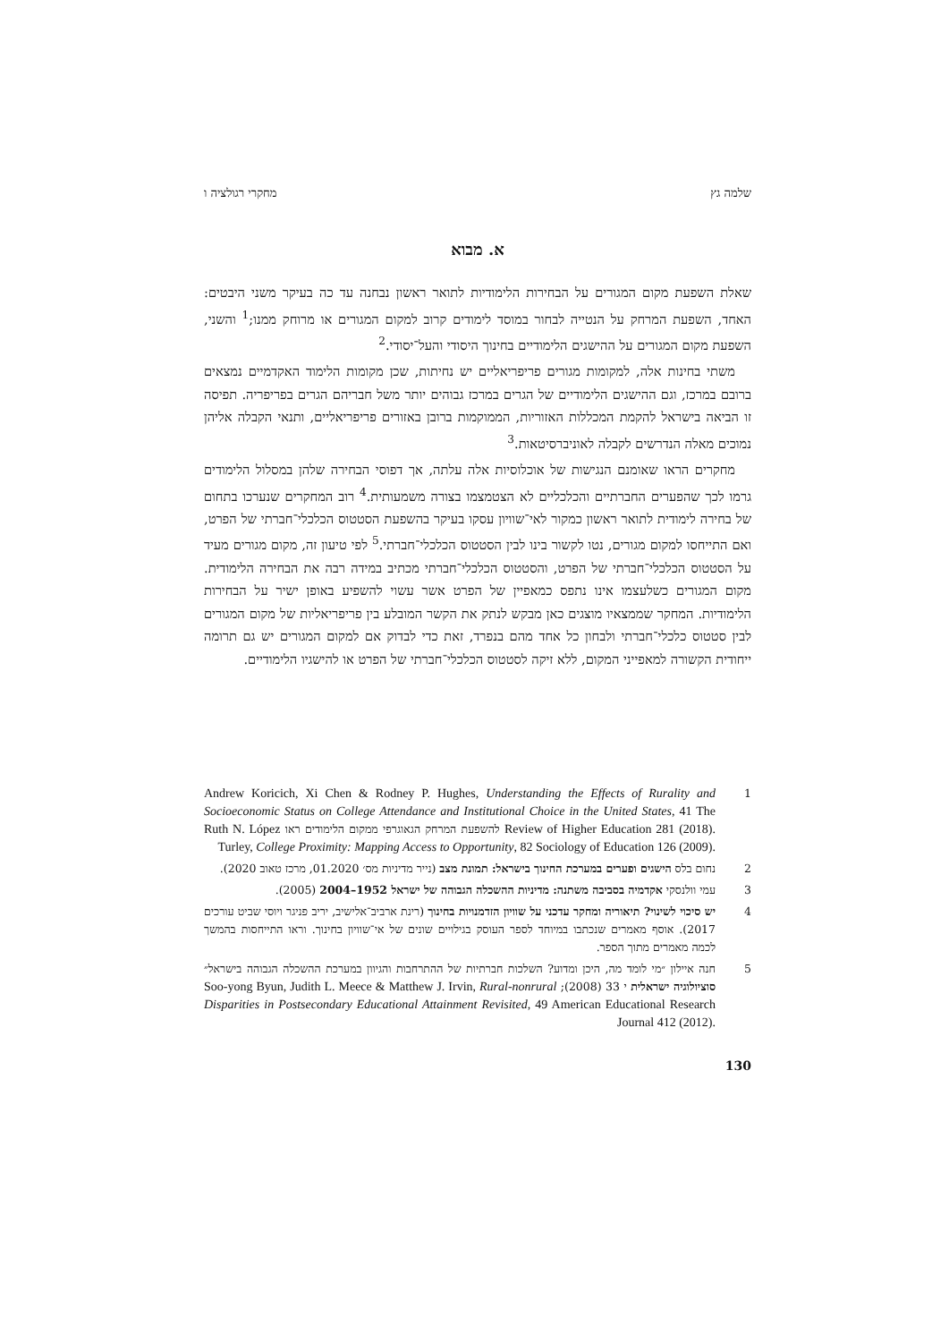שלמה גץ מחקרי רגולציה ו
א. מבוא
שאלת השפעת מקום המגורים על הבחירות הלימודיות לתואר ראשון נבחנה עד כה בעיקר משני היבטים: האחד, השפעת המרחק על הנטייה לבחור במוסד לימודים קרוב למקום המגורים או מרוחק ממנו;<sup>1</sup> והשני, השפעת מקום המגורים על ההישגים הלימודיים בחינוך היסודי והעל־יסודי.<sup>2</sup>
משתי בחינות אלה, למקומות מגורים פריפריאליים יש נחיתות, שכן מקומות הלימוד האקדמיים נמצאים ברובם במרכז, וגם ההישגים הלימודיים של הגרים במרכז גבוהים יותר משל חבריהם הגרים בפריפריה. תפיסה זו הביאה בישראל להקמת המכללות האזוריות, הממוקמות ברובן באזורים פריפריאליים, ותנאי הקבלה אליהן נמוכים מאלה הנדרשים לקבלה לאוניברסיטאות.<sup>3</sup>
מחקרים הראו שאומנם הנגישות של אוכלוסיות אלה עלתה, אך דפוסי הבחירה שלהן במסלול הלימודים גרמו לכך שהפערים החברתיים והכלכליים לא הצטמצמו בצורה משמעותית.<sup>4</sup> רוב המחקרים שנערכו בתחום של בחירה לימודית לתואר ראשון כמקור לאי־שוויון עסקו בעיקר בהשפעת הסטטוס הכלכלי־חברתי של הפרט, ואם התייחסו למקום מגורים, נטו לקשור בינו לבין הסטטוס הכלכלי־חברתי.<sup>5</sup> לפי טיעון זה, מקום מגורים מעיד על הסטטוס הכלכלי־חברתי של הפרט, והסטטוס הכלכלי־חברתי מכתיב במידה רבה את הבחירה הלימודית. מקום המגורים כשלעצמו אינו נתפס כמאפיין של הפרט אשר עשוי להשפיע באופן ישיר על הבחירות הלימודיות. המחקר שממצאיו מוצגים כאן מבקש לנתק את הקשר המובלע בין פריפריאליות של מקום המגורים לבין סטטוס כלכלי־חברתי ולבחון כל אחד מהם בנפרד, זאת כדי לבדוק אם למקום המגורים יש גם תרומה ייחודית הקשורה למאפייני המקום, ללא זיקה לסטטוס הכלכלי־חברתי של הפרט או להישגיו הלימודיים.
1 Andrew Koricich, Xi Chen & Rodney P. Hughes, Understanding the Effects of Rurality and Socioeconomic Status on College Attendance and Institutional Choice in the United States, 41 The Review of Higher Education 281 (2018). להשפעת המרחק הגאוגרפי ממקום הלימודים ראו Ruth N. López Turley, College Proximity: Mapping Access to Opportunity, 82 Sociology of Education 126 (2009).
2 נחום בלס הישגים ופערים במערכת החינוך בישראל: תמונת מצב (נייר מדיניות מס׳ 01.2020, מרכז טאוב 2020).
3 עמי וולנסקי אקדמיה בסביבה משתנה: מדיניות ההשכלה הגבוהה של ישראל 1952–2004 (2005).
4 יש סיכוי לשינוי? תיאוריה ומחקר עדכני על שוויון הזדמנויות בחינוך (רינת ארביב־אלישיב, יריב פניגר ויוסי שביט עורכים 2017). אוסף מאמרים שנכתבו במיוחד לספר העוסק בגילויים שונים של אי־שוויון בחינוך. וראו התייחסות בהמשך לכמה מאמרים מתוך הספר.
5 חנה איילון ״מי לומד מה, היכן ומדוע? השלכות חברתיות של ההתרחבות והגיוון במערכת ההשכלה הגבוהה בישראל״ סוציולוגיה ישראלית י 33 (2008); Soo-yong Byun, Judith L. Meece & Matthew J. Irvin, Rural-nonrural Disparities in Postsecondary Educational Attainment Revisited, 49 American Educational Research Journal 412 (2012).
130